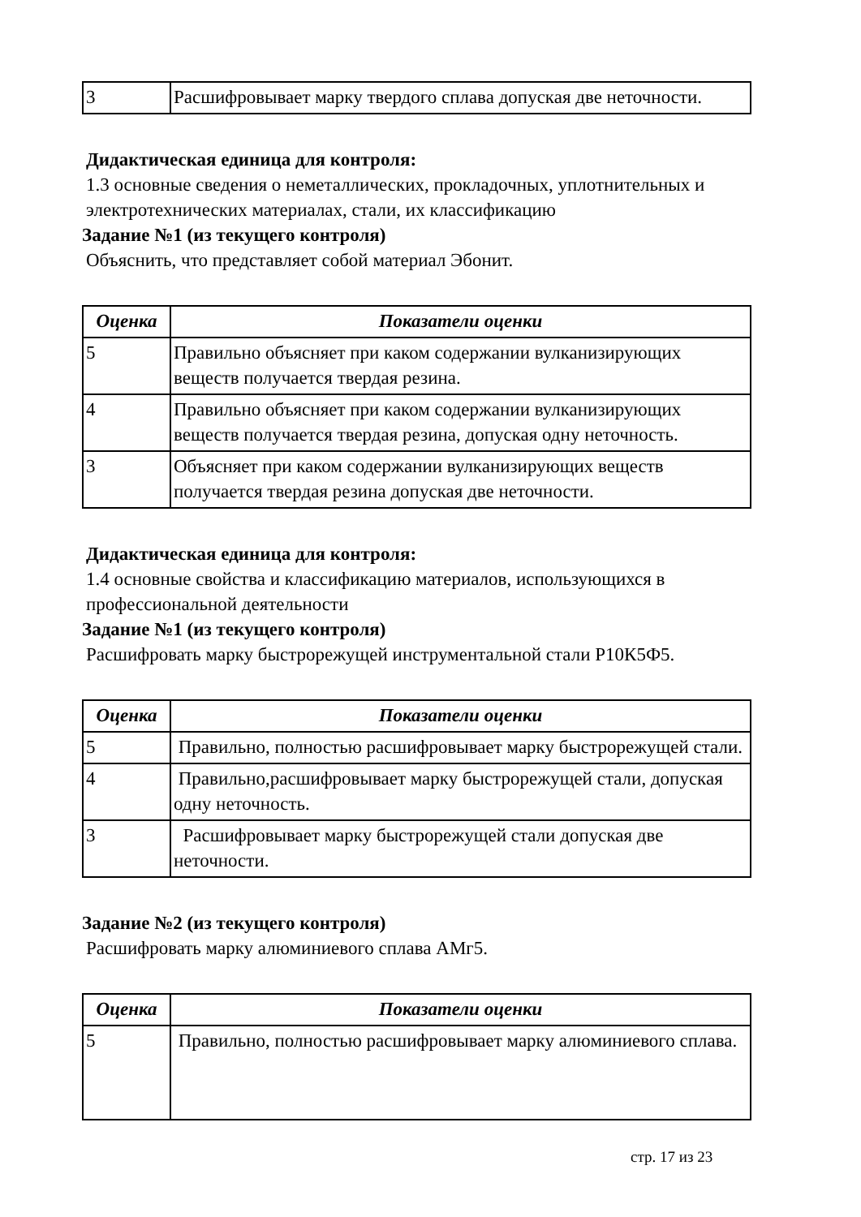| 3 | Расшифровывает марку твердого сплава допуская две неточности. |
Дидактическая единица для контроля:
1.3 основные сведения о неметаллических, прокладочных, уплотнительных и электротехнических материалах, стали, их классификацию
Задание №1 (из текущего контроля)
Объяснить, что представляет собой материал Эбонит.
| Оценка | Показатели оценки |
| --- | --- |
| 5 | Правильно объясняет при каком содержании вулканизирующих веществ получается твердая резина. |
| 4 | Правильно объясняет при каком содержании вулканизирующих веществ получается твердая резина, допуская одну неточность. |
| 3 | Объясняет при каком содержании вулканизирующих веществ получается твердая резина допуская две неточности. |
Дидактическая единица для контроля:
1.4 основные свойства и классификацию материалов, использующихся в профессиональной деятельности
Задание №1 (из текущего контроля)
Расшифровать марку быстрорежущей инструментальной стали Р10К5Ф5.
| Оценка | Показатели оценки |
| --- | --- |
| 5 | Правильно, полностью расшифровывает марку быстрорежущей стали. |
| 4 | Правильно,расшифровывает марку быстрорежущей стали, допуская одну неточность. |
| 3 | Расшифровывает марку быстрорежущей стали допуская две неточности. |
Задание №2 (из текущего контроля)
Расшифровать марку алюминиевого сплава АМг5.
| Оценка | Показатели оценки |
| --- | --- |
| 5 | Правильно, полностью расшифровывает марку алюминиевого сплава. |
стр. 17 из 23